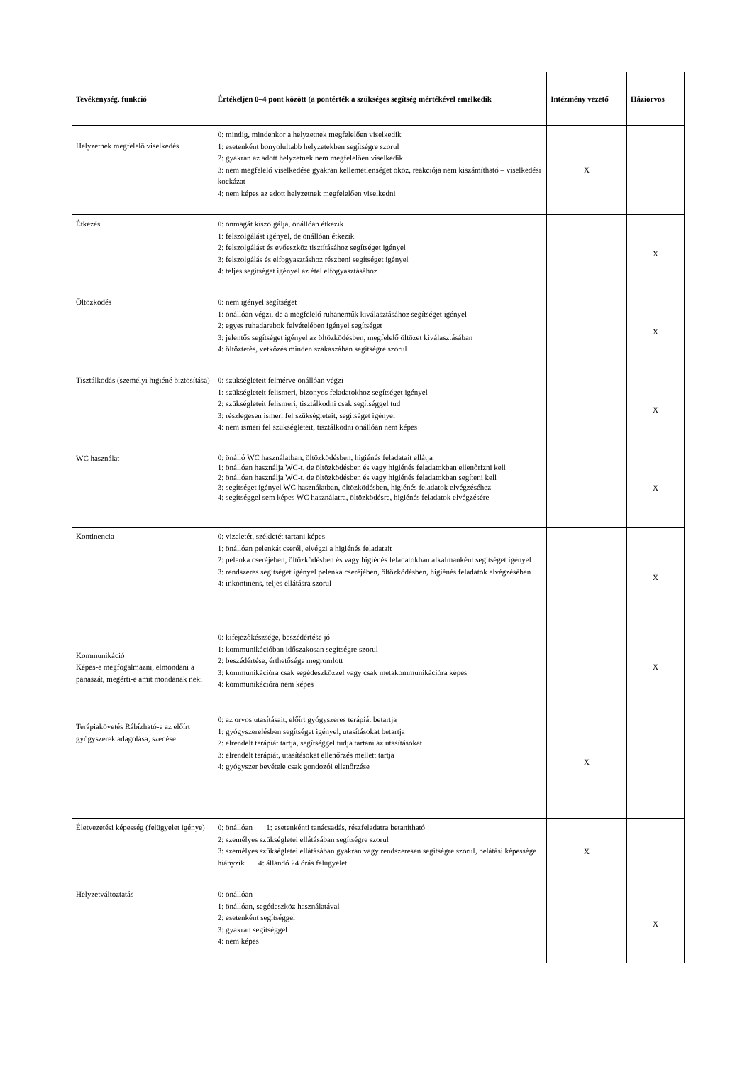| Tevékenység, funkció | Értékeljen 0–4 pont között (a pontérték a szükséges segítség mértékével emelkedik | Intézmény vezető | Háziorvos |
| --- | --- | --- | --- |
| Helyzetnek megfelelő viselkedés | 0: mindig, mindenkor a helyzetnek megfelelően viselkedik 1: esetenként bonyolultabb helyzetekben segítségre szorul 2: gyakran az adott helyzetnek nem megfelelően viselkedik 3: nem megfelelő viselkedése gyakran kellemetlenséget okoz, reakciója nem kiszámítható – viselkedési kockázat 4: nem képes az adott helyzetnek megfelelően viselkedni | X | |
| Étkezés | 0: önmagát kiszolgálja, önállóan étkezik 1: felszolgálást igényel, de önállóan étkezik 2: felszolgálást és evőeszköz tisztításához segítséget igényel 3: felszolgálás és elfogyasztáshoz részbeni segítséget igényel 4: teljes segítséget igényel az étel elfogyasztásához | | X |
| Öltözködés | 0: nem igényel segítséget 1: önállóan végzi, de a megfelelő ruhaneműk kiválasztásához segítséget igényel 2: egyes ruhadarabok felvételében igényel segítséget 3: jelentős segítséget igényel az öltözködésben, megfelelő öltözet kiválasztásában 4: öltöztetés, vetkőzés minden szakaszában segítségre szorul | | X |
| Tisztálkodás (személyi higiéné biztosítása) | 0: szükségleteit felmérve önállóan végzi 1: szükségleteit felismeri, bizonyos feladatokhoz segítséget igényel 2: szükségleteit felismeri, tisztálkodni csak segítséggel tud 3: részlegesen ismeri fel szükségleteit, segítséget igényel 4: nem ismeri fel szükségleteit, tisztálkodni önállóan nem képes | | X |
| WC használat | 0: önálló WC használatban, öltözködésben, higiénés feladatait ellátja 1: önállóan használja WC-t, de öltözködésben és vagy higiénés feladatokban ellenőrizni kell 2: önállóan használja WC-t, de öltözködésben és vagy higiénés feladatokban segíteni kell 3: segítséget igényel WC használatban, öltözködésben, higiénés feladatok elvégzéséhez 4: segítséggel sem képes WC használatra, öltözködésre, higiénés feladatok elvégzésére | | X |
| Kontinencia | 0: vizeletét, székletét tartani képes 1: önállóan pelenkát cserél, elvégzi a higiénés feladatait 2: pelenka cseréjében, öltözködésben és vagy higiénés feladatokban alkalmanként segítséget igényel 3: rendszeres segítséget igényel pelenka cseréjében, öltözködésben, higiénés feladatok elvégzésében 4: inkontinens, teljes ellátásra szorul | | X |
| Kommunikáció Képes-e megfogalmazni, elmondani a panaszát, megérti-e amit mondanak neki | 0: kifejezőkészsége, beszédértése jó 1: kommunikációban időszakosan segítségre szorul 2: beszédértése, érthetősége megromlott 3: kommunikációra csak segédeszközzel vagy csak metakommunikációra képes 4: kommunikációra nem képes | | X |
| Terápiakövetés Rábízható-e az előírt gyógyszerek adagolása, szedése | 0: az orvos utasításait, előírt gyógyszeres terápiát betartja 1: gyógyszerelésben segítséget igényel, utasításokat betartja 2: elrendelt terápiát tartja, segítséggel tudja tartani az utasításokat 3: elrendelt terápiát, utasításokat ellenőrzés mellett tartja 4: gyógyszer bevétele csak gondozói ellenőrzése | X | |
| Életvezetési képesség (felügyelet igénye) | 0: önállóan 1: esetenkénti tanácsadás, részfeladatra betanítható 2: személyes szükségletei ellátásában segítségre szorul 3: személyes szükségletei ellátásában gyakran vagy rendszeresen segítségre szorul, belátási képessége hiányzik 4: állandó 24 órás felügyelet | X | |
| Helyzetváltoztatás | 0: önállóan 1: önállóan, segédeszköz használatával 2: esetenként segítséggel 3: gyakran segítséggel 4: nem képes | | X |